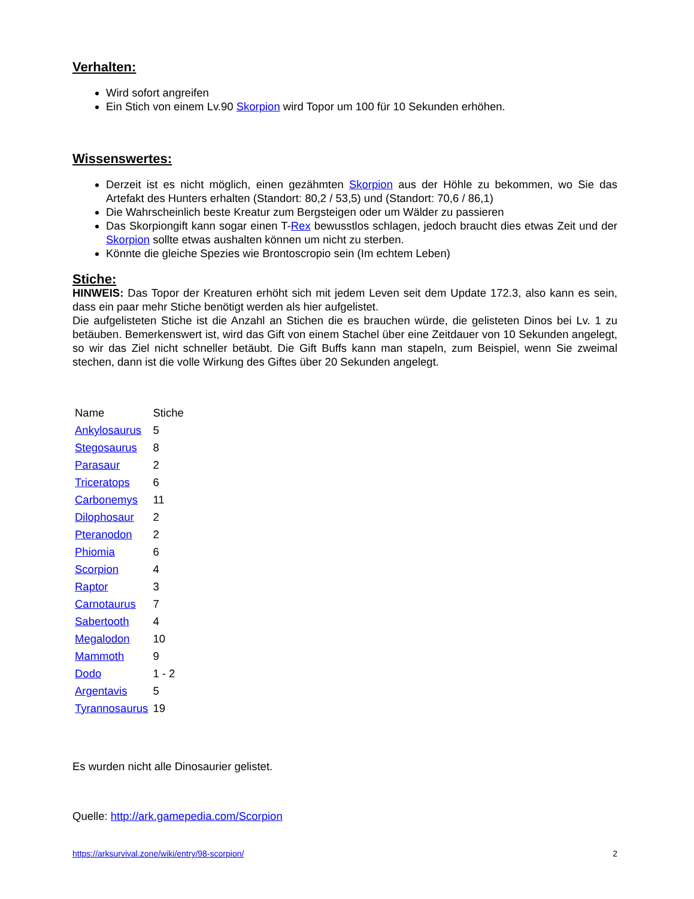Verhalten:
Wird sofort angreifen
Ein Stich von einem Lv.90 Skorpion wird Topor um 100 für 10 Sekunden erhöhen.
Wissenswertes:
Derzeit ist es nicht möglich, einen gezähmten Skorpion aus der Höhle zu bekommen, wo Sie das Artefakt des Hunters erhalten (Standort: 80,2 / 53,5) und (Standort: 70,6 / 86,1)
Die Wahrscheinlich beste Kreatur zum Bergsteigen oder um Wälder zu passieren
Das Skorpiongift kann sogar einen T-Rex bewusstlos schlagen, jedoch braucht dies etwas Zeit und der Skorpion sollte etwas aushalten können um nicht zu sterben.
Könnte die gleiche Spezies wie Brontoscropio sein (Im echtem Leben)
Stiche:
HINWEIS: Das Topor der Kreaturen erhöht sich mit jedem Leven seit dem Update 172.3, also kann es sein, dass ein paar mehr Stiche benötigt werden als hier aufgelistet.
Die aufgelisteten Stiche ist die Anzahl an Stichen die es brauchen würde, die gelisteten Dinos bei Lv. 1 zu betäuben. Bemerkenswert ist, wird das Gift von einem Stachel über eine Zeitdauer von 10 Sekunden angelegt, so wir das Ziel nicht schneller betäubt. Die Gift Buffs kann man stapeln, zum Beispiel, wenn Sie zweimal stechen, dann ist die volle Wirkung des Giftes über 20 Sekunden angelegt.
| Name | Stiche |
| Ankylosaurus | 5 |
| Stegosaurus | 8 |
| Parasaur | 2 |
| Triceratops | 6 |
| Carbonemys | 11 |
| Dilophosaur | 2 |
| Pteranodon | 2 |
| Phiomia | 6 |
| Scorpion | 4 |
| Raptor | 3 |
| Carnotaurus | 7 |
| Sabertooth | 4 |
| Megalodon | 10 |
| Mammoth | 9 |
| Dodo | 1 - 2 |
| Argentavis | 5 |
| Tyrannosaurus | 19 |
Es wurden nicht alle Dinosaurier gelistet.
Quelle: http://ark.gamepedia.com/Scorpion
https://arksurvival.zone/wiki/entry/98-scorpion/ 2